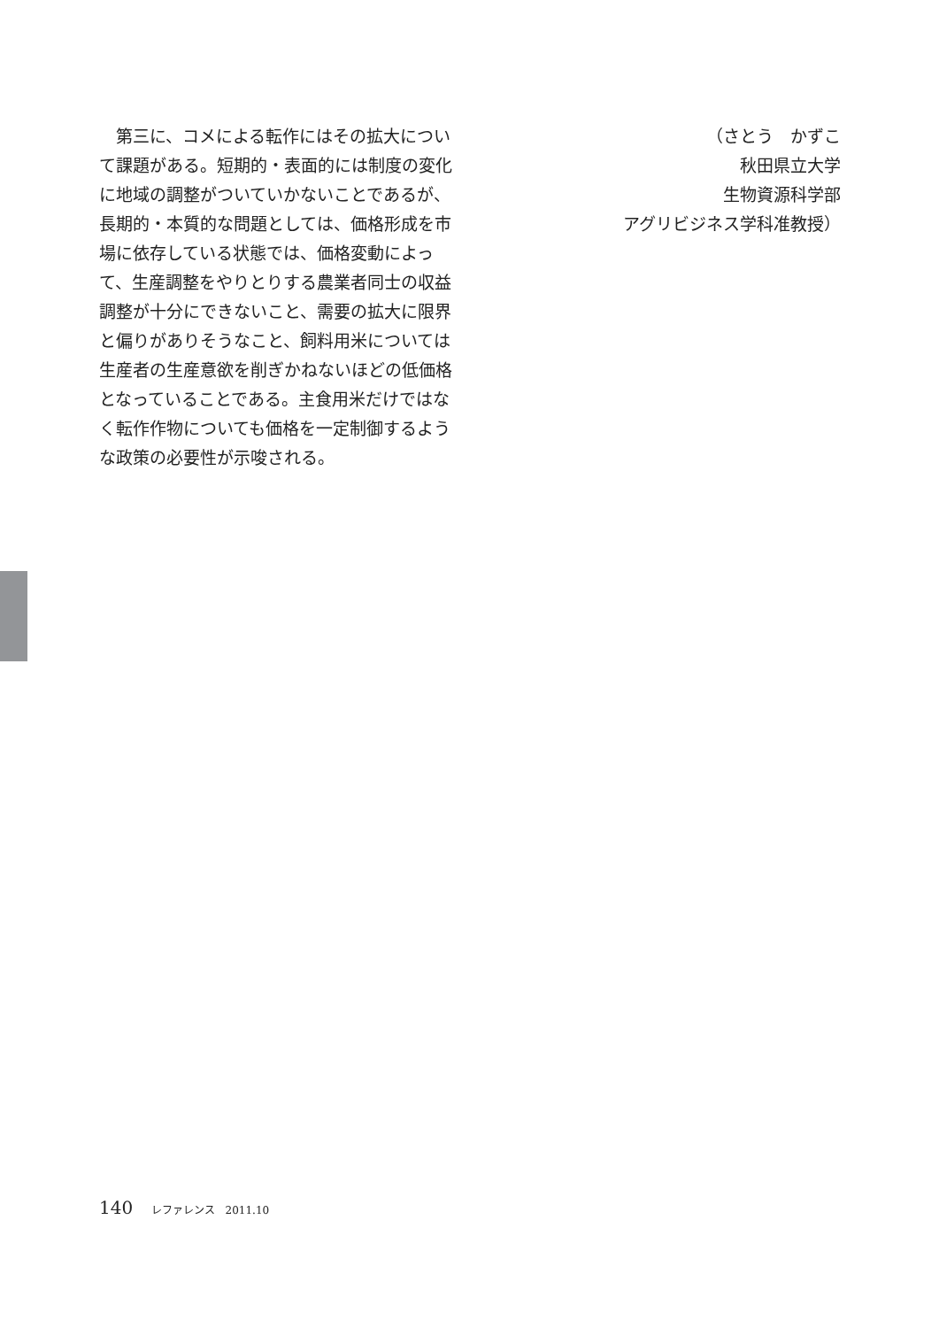第三に、コメによる転作にはその拡大について課題がある。短期的・表面的には制度の変化に地域の調整がついていかないことであるが、長期的・本質的な問題としては、価格形成を市場に依存している状態では、価格変動によって、生産調整をやりとりする農業者同士の収益調整が十分にできないこと、需要の拡大に限界と偏りがありそうなこと、飼料用米については生産者の生産意欲を削ぎかねないほどの低価格となっていることである。主食用米だけではなく転作作物についても価格を一定制御するような政策の必要性が示唆される。
（さとう　かずこ
秋田県立大学
生物資源科学部
アグリビジネス学科准教授）
140 レファレンス　2011.10